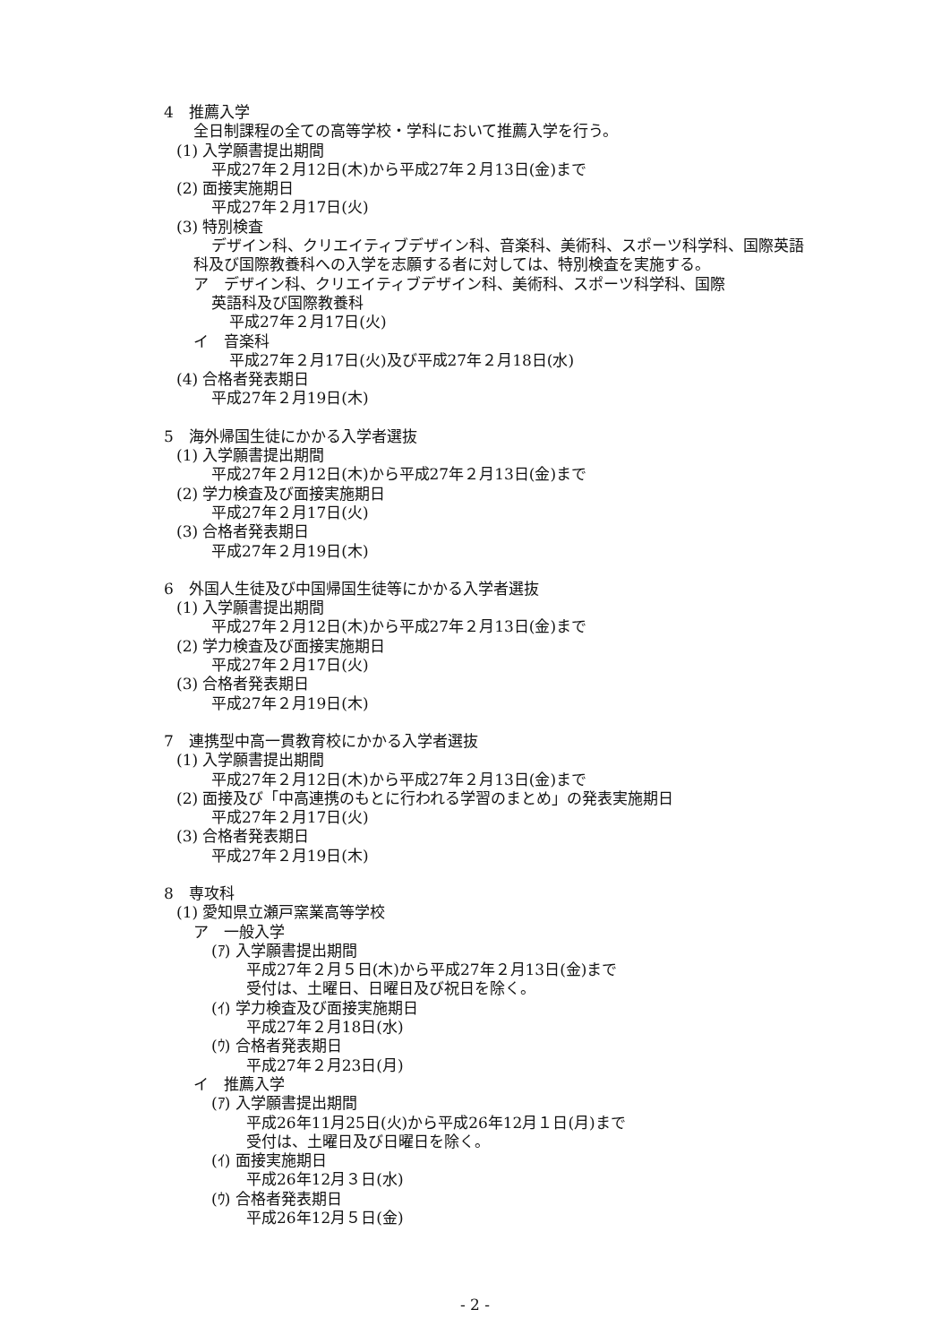4　推薦入学
全日制課程の全ての高等学校・学科において推薦入学を行う。
(1) 入学願書提出期間
平成27年２月12日(木)から平成27年２月13日(金)まで
(2) 面接実施期日
平成27年２月17日(火)
(3) 特別検査
デザイン科、クリエイティブデザイン科、音楽科、美術科、スポーツ科学科、国際英語科及び国際教養科への入学を志願する者に対しては、特別検査を実施する。
ア　デザイン科、クリエイティブデザイン科、美術科、スポーツ科学科、国際
英語科及び国際教養科
平成27年２月17日(火)
イ　音楽科
平成27年２月17日(火)及び平成27年２月18日(水)
(4) 合格者発表期日
平成27年２月19日(木)
5　海外帰国生徒にかかる入学者選抜
(1) 入学願書提出期間
平成27年２月12日(木)から平成27年２月13日(金)まで
(2) 学力検査及び面接実施期日
平成27年２月17日(火)
(3) 合格者発表期日
平成27年２月19日(木)
6　外国人生徒及び中国帰国生徒等にかかる入学者選抜
(1) 入学願書提出期間
平成27年２月12日(木)から平成27年２月13日(金)まで
(2) 学力検査及び面接実施期日
平成27年２月17日(火)
(3) 合格者発表期日
平成27年２月19日(木)
7　連携型中高一貫教育校にかかる入学者選抜
(1) 入学願書提出期間
平成27年２月12日(木)から平成27年２月13日(金)まで
(2) 面接及び「中高連携のもとに行われる学習のまとめ」の発表実施期日
平成27年２月17日(火)
(3) 合格者発表期日
平成27年２月19日(木)
8　専攻科
(1) 愛知県立瀬戸窯業高等学校
ア　一般入学
(ｱ) 入学願書提出期間
平成27年２月５日(木)から平成27年２月13日(金)まで
受付は、土曜日、日曜日及び祝日を除く。
(ｲ) 学力検査及び面接実施期日
平成27年２月18日(水)
(ｳ) 合格者発表期日
平成27年２月23日(月)
イ　推薦入学
(ｱ) 入学願書提出期間
平成26年11月25日(火)から平成26年12月１日(月)まで
受付は、土曜日及び日曜日を除く。
(ｲ) 面接実施期日
平成26年12月３日(水)
(ｳ) 合格者発表期日
平成26年12月５日(金)
- 2 -